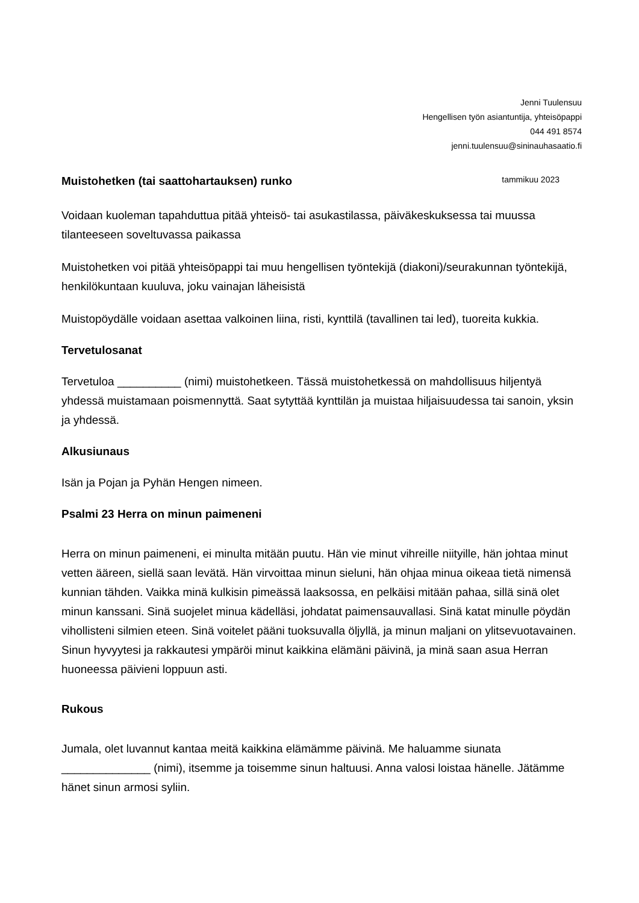Jenni Tuulensuu
Hengellisen työn asiantuntija, yhteisöpappi
044 491 8574
jenni.tuulensuu@sininauhasaatio.fi
Muistohetken (tai saattohartauksen) runko tammikuu 2023
Voidaan kuoleman tapahduttua pitää yhteisö- tai asukastilassa, päiväkeskuksessa tai muussa tilanteeseen soveltuvassa paikassa
Muistohetken voi pitää yhteisöpappi tai muu hengellisen työntekijä (diakoni)/seurakunnan työntekijä, henkilökuntaan kuuluva, joku vainajan läheisistä
Muistopöydälle voidaan asettaa valkoinen liina, risti, kynttilä (tavallinen tai led), tuoreita kukkia.
Tervetulosanat
Tervetuloa __________ (nimi) muistohetkeen. Tässä muistohetkessä on mahdollisuus hiljentyä yhdessä muistamaan poismennyttä. Saat sytyttää kynttilän ja muistaa hiljaisuudessa tai sanoin, yksin ja yhdessä.
Alkusiunaus
Isän ja Pojan ja Pyhän Hengen nimeen.
Psalmi 23 Herra on minun paimeneni
Herra on minun paimeneni, ei minulta mitään puutu. Hän vie minut vihreille niityille, hän johtaa minut vetten ääreen, siellä saan levätä. Hän virvoittaa minun sieluni, hän ohjaa minua oikeaa tietä nimensä kunnian tähden. Vaikka minä kulkisin pimeässä laaksossa, en pelkäisi mitään pahaa, sillä sinä olet minun kanssani. Sinä suojelet minua kädelläsi, johdatat paimensauvallasi. Sinä katat minulle pöydän vihollisteni silmien eteen. Sinä voitelet pääni tuoksuvalla öljyllä, ja minun maljani on ylitsevuotavainen. Sinun hyvyytesi ja rakkautesi ympäröi minut kaikkina elämäni päivinä, ja minä saan asua Herran huoneessa päivieni loppuun asti.
Rukous
Jumala, olet luvannut kantaa meitä kaikkina elämämme päivinä. Me haluamme siunata ______________ (nimi), itsemme ja toisemme sinun haltuusi. Anna valosi loistaa hänelle. Jätämme hänet sinun armosi syliin.